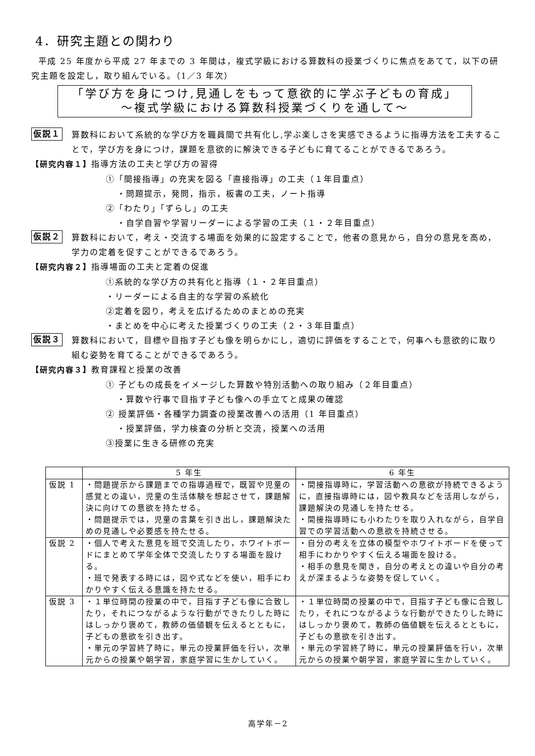4．研究主題との関わり
平成 25 年度から平成 27 年までの 3 年間は，複式学級における算数科の授業づくりに焦点をあてて，以下の研究主題を設定し，取り組んでいる。（1／3 年次）
「学び方を身につけ,見通しをもって意欲的に学ぶ子どもの育成」
～複式学級における算数科授業づくりを通して～
仮説１ 算数科において系統的な学び方を職員間で共有化し,学ぶ楽しさを実感できるように指導方法を工夫することで，学び方を身につけ，課題を意欲的に解決できる子どもに育てることができるであろう。
【研究内容１】指導方法の工夫と学び方の習得
①「間接指導」の充実を図る「直接指導」の工夫（１年目重点）
・問題提示，発問，指示，板書の工夫，ノート指導
②「わたり」「ずらし」の工夫
・自学自習や学習リーダーによる学習の工夫（１・２年目重点）
仮説２ 算数科において，考え・交流する場面を効果的に設定することで，他者の意見から，自分の意見を高め，学力の定着を促すことができるであろう。
【研究内容２】指導場面の工夫と定着の促進
①系統的な学び方の共有化と指導（１・２年目重点）
・リーダーによる自主的な学習の系統化
②定着を図り，考えを広げるためのまとめの充実
・まとめを中心に考えた授業づくりの工夫（２・３年目重点）
仮説３ 算数科において，目標や目指す子ども像を明らかにし，適切に評価をすることで，何事へも意欲的に取り組む姿勢を育てることができるであろう。
【研究内容３】教育課程と授業の改善
① 子どもの成長をイメージした算数や特別活動への取り組み（２年目重点）
・算数や行事で目指す子ども像への手立てと成果の確認
② 授業評価・各種学力調査の授業改善への活用（1 年目重点）
・授業評価，学力検査の分析と交流，授業への活用
③授業に生きる研修の充実
| | 5 年生 | 6 年生 |
| --- | --- | --- |
| 仮説 1 | ・問題提示から課題までの指導過程で，既習や児童の感覚との違い，児童の生活体験を想起させて，課題解決に向けての意欲を持たせる。 ・問題提示では，児童の言葉を引き出し，課題解決ための見通しや必要感を持たせる。 | ・間接指導時に，学習活動への意欲が持続できるように，直接指導時には，図や教具などを活用しながら，課題解決の見通しを持たせる。 ・間接指導時にも小わたりを取り入れながら，自学自習での学習活動への意欲を持続させる。 |
| 仮説 2 | ・個人で考えた意見を班で交流したり，ホワイトボードにまとめて学年全体で交流したりする場面を設ける。 ・班で発表する時には，図や式などを使い，相手にわかりやすく伝える意識を持たせる。 | ・自分の考えを立体の模型やホワイトボードを使って相手にわかりやすく伝える場面を設ける。 ・相手の意見を聞き，自分の考えとの違いや自分の考えが深まるような姿勢を促していく。 |
| 仮説 3 | ・１単位時間の授業の中で，目指す子ども像に合致したり，それにつながるような行動ができたりした時にはしっかり褒めて，教師の価値観を伝えるとともに，子どもの意欲を引き出す。 ・単元の学習終了時に，単元の授業評価を行い，次単元からの授業や朝学習，家庭学習に生かしていく。 | ・１単位時間の授業の中で，目指す子ども像に合致したり，それにつながるような行動ができたりした時にはしっかり褒めて，教師の価値観を伝えるとともに，子どもの意欲を引き出す。 ・単元の学習終了時に，単元の授業評価を行い，次単元からの授業や朝学習，家庭学習に生かしていく。 |
高学年－2